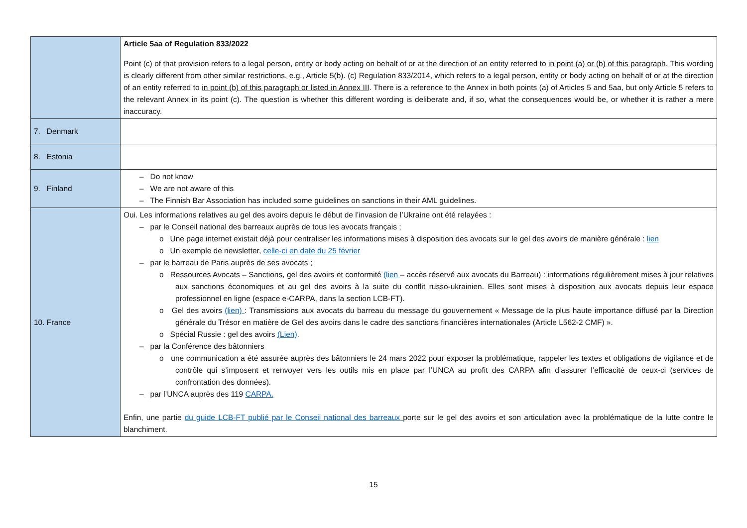| | Article 5aa of Regulation 833/2022 Point (c) of that provision refers to a legal person, entity or body acting on behalf of or at the direction of an entity referred to in point (a) or (b) of this paragraph . This wording is clearly different from other similar restrictions, e.g., Article 5(b). (c) Regulation 833/2014, which refers to a legal person, entity or body acting on behalf of or at the direction of an entity referred to in point (b) of this paragraph or listed in Annex III . There is a reference to the Annex in both points (a) of Articles 5 and 5aa, but only Article 5 refers to the relevant Annex in its point (c). The question is whether this different wording is deliberate and, if so, what the consequences would be, or whether it is rather a mere inaccuracy. |
| 7. Denmark | |
| 8. Estonia | |
| 9. Finland | – Do not know – We are not aware of this – The Finnish Bar Association has included some guidelines on sanctions in their AML guidelines. |
| 10. France | Oui. Les informations relatives au gel des avoirs depuis le début de l’invasion de l’Ukraine ont été relayées : – par le Conseil national des barreaux auprès de tous les avocats français ; o Une page internet existait déjà pour centraliser les informations mises à disposition des avocats sur le gel des avoirs de manière générale : lien o Un exemple de newsletter, celle-ci en date du 25 février – par le barreau de Paris auprès de ses avocats ; o Ressources Avocats – Sanctions, gel des avoirs et conformité (lien – accès réservé aux avocats du Barreau) : informations régulièrement mises à jour relatives aux sanctions économiques et au gel des avoirs à la suite du conflit russo-ukrainien. Elles sont mises à disposition aux avocats depuis leur espace professionnel en ligne (espace e-CARPA, dans la section LCB-FT). o Gel des avoirs (lien) : Transmissions aux avocats du barreau du message du gouvernement « Message de la plus haute importance diffusé par la Direction générale du Trésor en matière de Gel des avoirs dans le cadre des sanctions financières internationales (Article L562-2 CMF) ». o Spécial Russie : gel des avoirs (Lien) . – par la Conférence des bâtonniers o une communication a été assurée auprès des bâtonniers le 24 mars 2022 pour exposer la problématique, rappeler les textes et obligations de vigilance et de contrôle qui s’imposent et renvoyer vers les outils mis en place par l’UNCA au profit des CARPA afin d’assurer l’efficacité de ceux-ci (services de confrontation des données). – par l’UNCA auprès des 119 CARPA. Enfin, une partie du guide LCB-FT publié par le Conseil national des barreaux porte sur le gel des avoirs et son articulation avec la problématique de la lutte contre le blanchiment. |
15